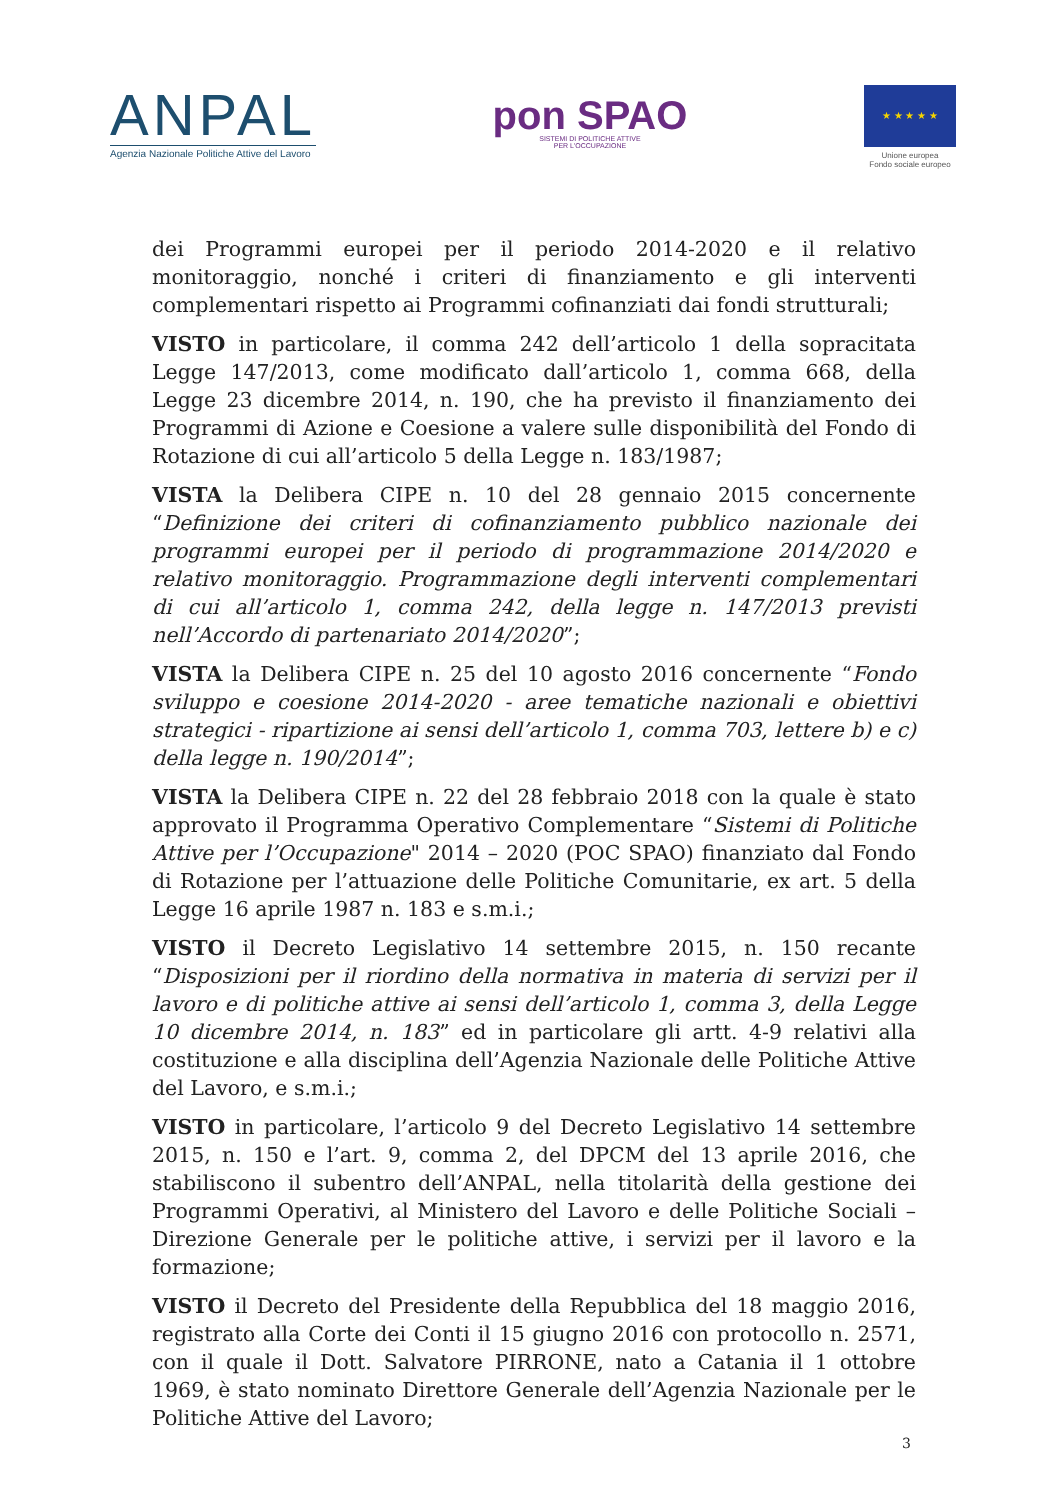ANPAL
Agenzia Nazionale Politiche Attive del Lavoro
pon SPAO
SISTEMI DI POLITICHE ATTIVE
PER L'OCCUPAZIONE
★ ★ ★ ★ ★
Unione europea
Fondo sociale europeo
dei Programmi europei per il periodo 2014-2020 e il relativo monitoraggio, nonché i criteri di finanziamento e gli interventi complementari rispetto ai Programmi cofinanziati dai fondi strutturali;
VISTO in particolare, il comma 242 dell’articolo 1 della sopracitata Legge 147/2013, come modificato dall’articolo 1, comma 668, della Legge 23 dicembre 2014, n. 190, che ha previsto il finanziamento dei Programmi di Azione e Coesione a valere sulle disponibilità del Fondo di Rotazione di cui all’articolo 5 della Legge n. 183/1987;
VISTA la Delibera CIPE n. 10 del 28 gennaio 2015 concernente “Definizione dei criteri di cofinanziamento pubblico nazionale dei programmi europei per il periodo di programmazione 2014/2020 e relativo monitoraggio. Programmazione degli interventi complementari di cui all’articolo 1, comma 242, della legge n. 147/2013 previsti nell’Accordo di partenariato 2014/2020”;
VISTA la Delibera CIPE n. 25 del 10 agosto 2016 concernente “Fondo sviluppo e coesione 2014-2020 - aree tematiche nazionali e obiettivi strategici - ripartizione ai sensi dell’articolo 1, comma 703, lettere b) e c) della legge n. 190/2014”;
VISTA la Delibera CIPE n. 22 del 28 febbraio 2018 con la quale è stato approvato il Programma Operativo Complementare “Sistemi di Politiche Attive per l’Occupazione" 2014 – 2020 (POC SPAO) finanziato dal Fondo di Rotazione per l’attuazione delle Politiche Comunitarie, ex art. 5 della Legge 16 aprile 1987 n. 183 e s.m.i.;
VISTO il Decreto Legislativo 14 settembre 2015, n. 150 recante “Disposizioni per il riordino della normativa in materia di servizi per il lavoro e di politiche attive ai sensi dell’articolo 1, comma 3, della Legge 10 dicembre 2014, n. 183” ed in particolare gli artt. 4-9 relativi alla costituzione e alla disciplina dell’Agenzia Nazionale delle Politiche Attive del Lavoro, e s.m.i.;
VISTO in particolare, l’articolo 9 del Decreto Legislativo 14 settembre 2015, n. 150 e l’art. 9, comma 2, del DPCM del 13 aprile 2016, che stabiliscono il subentro dell’ANPAL, nella titolarità della gestione dei Programmi Operativi, al Ministero del Lavoro e delle Politiche Sociali – Direzione Generale per le politiche attive, i servizi per il lavoro e la formazione;
VISTO il Decreto del Presidente della Repubblica del 18 maggio 2016, registrato alla Corte dei Conti il 15 giugno 2016 con protocollo n. 2571, con il quale il Dott. Salvatore PIRRONE, nato a Catania il 1 ottobre 1969, è stato nominato Direttore Generale dell’Agenzia Nazionale per le Politiche Attive del Lavoro;
3